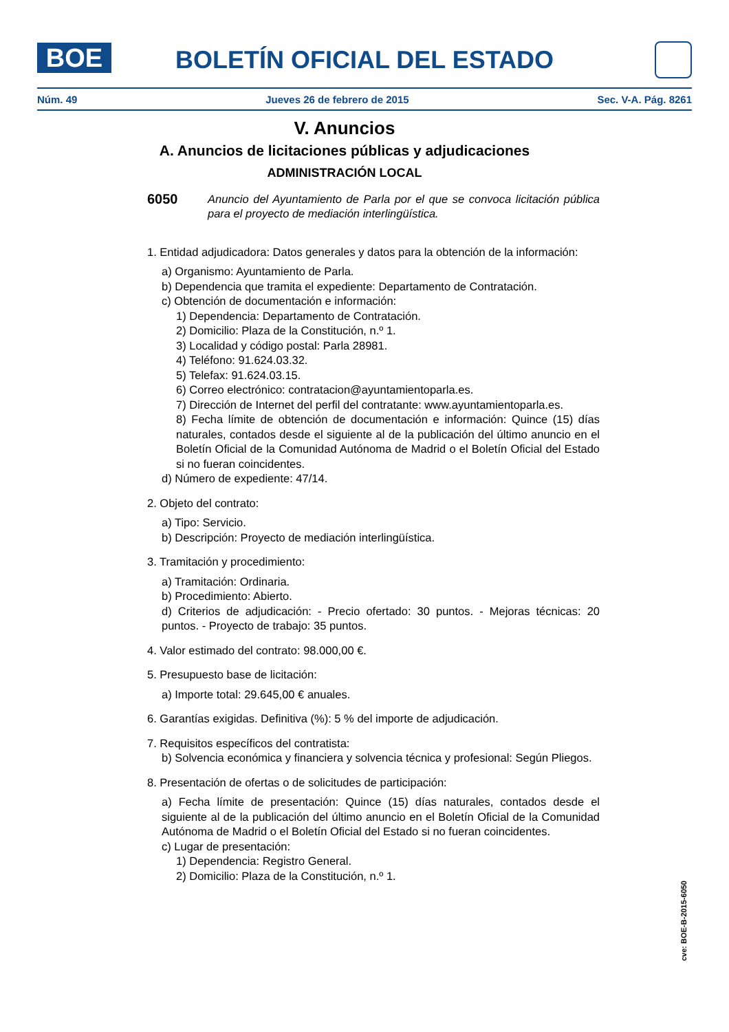BOE BOLETÍN OFICIAL DEL ESTADO
Núm. 49 Jueves 26 de febrero de 2015 Sec. V-A. Pág. 8261
V. Anuncios
A. Anuncios de licitaciones públicas y adjudicaciones
ADMINISTRACIÓN LOCAL
6050 Anuncio del Ayuntamiento de Parla por el que se convoca licitación pública para el proyecto de mediación interlingüística.
1. Entidad adjudicadora: Datos generales y datos para la obtención de la información:
a) Organismo: Ayuntamiento de Parla.
b) Dependencia que tramita el expediente: Departamento de Contratación.
c) Obtención de documentación e información:
1) Dependencia: Departamento de Contratación.
2) Domicilio: Plaza de la Constitución, n.º 1.
3) Localidad y código postal: Parla 28981.
4) Teléfono: 91.624.03.32.
5) Telefax: 91.624.03.15.
6) Correo electrónico: contratacion@ayuntamientoparla.es.
7) Dirección de Internet del perfil del contratante: www.ayuntamientoparla.es.
8) Fecha límite de obtención de documentación e información: Quince (15) días naturales, contados desde el siguiente al de la publicación del último anuncio en el Boletín Oficial de la Comunidad Autónoma de Madrid o el Boletín Oficial del Estado si no fueran coincidentes.
d) Número de expediente: 47/14.
2. Objeto del contrato:
a) Tipo: Servicio.
b) Descripción: Proyecto de mediación interlingüística.
3. Tramitación y procedimiento:
a) Tramitación: Ordinaria.
b) Procedimiento: Abierto.
d) Criterios de adjudicación: - Precio ofertado: 30 puntos. - Mejoras técnicas: 20 puntos. - Proyecto de trabajo: 35 puntos.
4. Valor estimado del contrato: 98.000,00 €.
5. Presupuesto base de licitación:
a) Importe total: 29.645,00 € anuales.
6. Garantías exigidas. Definitiva (%): 5 % del importe de adjudicación.
7. Requisitos específicos del contratista:
b) Solvencia económica y financiera y solvencia técnica y profesional: Según Pliegos.
8. Presentación de ofertas o de solicitudes de participación:
a) Fecha límite de presentación: Quince (15) días naturales, contados desde el siguiente al de la publicación del último anuncio en el Boletín Oficial de la Comunidad Autónoma de Madrid o el Boletín Oficial del Estado si no fueran coincidentes.
c) Lugar de presentación:
1) Dependencia: Registro General.
2) Domicilio: Plaza de la Constitución, n.º 1.
cve: BOE-B-2015-6050